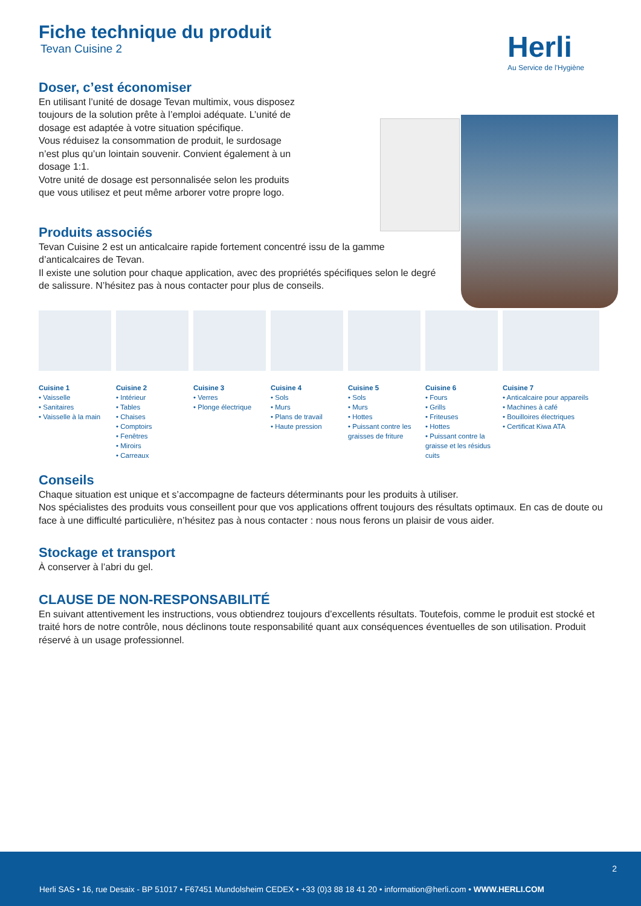Herli
Au Service de l'Hygiène
Fiche technique du produit
Tevan Cuisine 2
Doser, c’est économiser
En utilisant l’unité de dosage Tevan multimix, vous disposez toujours de la solution prête à l’emploi adéquate. L’unité de dosage est adaptée à votre situation spécifique.
Vous réduisez la consommation de produit, le surdosage n’est plus qu’un lointain souvenir. Convient également à un dosage 1:1.
Votre unité de dosage est personnalisée selon les produits que vous utilisez et peut même arborer votre propre logo.
Produits associés
Tevan Cuisine 2 est un anticalcaire rapide fortement concentré issu de la gamme d’anticalcaires de Tevan.
Il existe une solution pour chaque application, avec des propriétés spécifiques selon le degré de salissure. N’hésitez pas à nous contacter pour plus de conseils.
Cuisine 1
• Vaisselle
• Sanitaires
• Vaisselle à la main
Cuisine 2
• Intérieur
• Tables
• Chaises
• Comptoirs
• Fenêtres
• Miroirs
• Carreaux
Cuisine 3
• Verres
• Plonge électrique
Cuisine 4
• Sols
• Murs
• Plans de travail
• Haute pression
Cuisine 5
• Sols
• Murs
• Hottes
• Puissant contre les graisses de friture
Cuisine 6
• Fours
• Grills
• Friteuses
• Hottes
• Puissant contre la graisse et les résidus cuits
Cuisine 7
• Anticalcaire pour appareils
• Machines à café
• Bouilloires électriques
• Certificat Kiwa ATA
Conseils
Chaque situation est unique et s’accompagne de facteurs déterminants pour les produits à utiliser.
Nos spécialistes des produits vous conseillent pour que vos applications offrent toujours des résultats optimaux. En cas de doute ou face à une difficulté particulière, n’hésitez pas à nous contacter : nous nous ferons un plaisir de vous aider.
Stockage et transport
À conserver à l’abri du gel.
CLAUSE DE NON-RESPONSABILITÉ
En suivant attentivement les instructions, vous obtiendrez toujours d’excellents résultats. Toutefois, comme le produit est stocké et traité hors de notre contrôle, nous déclinons toute responsabilité quant aux conséquences éventuelles de son utilisation. Produit réservé à un usage professionnel.
2
Herli SAS • 16, rue Desaix - BP 51017 • F67451 Mundolsheim CEDEX • +33 (0)3 88 18 41 20 • information@herli.com • WWW.HERLI.COM